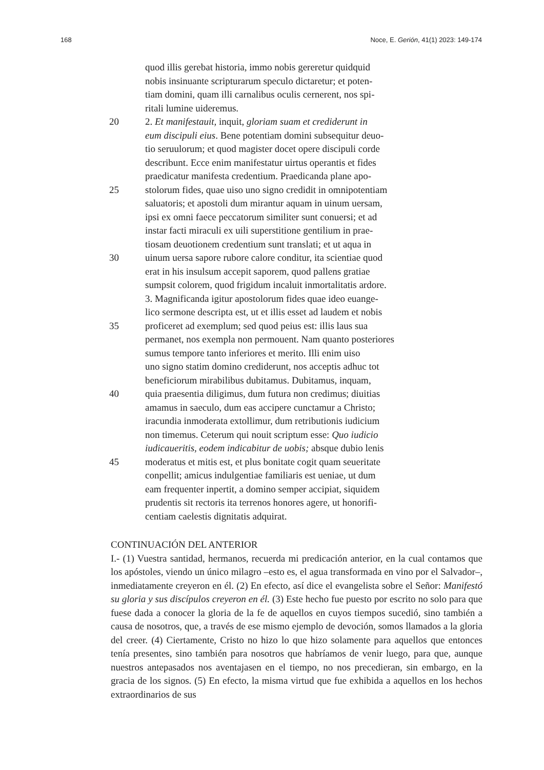168 Noce, E. Gerión, 41(1) 2023: 149-174
quod illis gerebat historia, immo nobis gereretur quidquid
nobis insinuante scripturarum speculo dictaretur; et poten-
tiam domini, quam illi carnalibus oculis cernerent, nos spi-
ritali lumine uideremus.
20 2. Et manifestauit, inquit, gloriam suam et crediderunt in
eum discipuli eius. Bene potentiam domini subsequitur deuo-
tio seruulorum; et quod magister docet opere discipuli corde
describunt. Ecce enim manifestatur uirtus operantis et fides
praedicatur manifesta credentium. Praedicanda plane apo-
25 stolorum fides, quae uiso uno signo credidit in omnipotentiam
saluatoris; et apostoli dum mirantur aquam in uinum uersam,
ipsi ex omni faece peccatorum similiter sunt conuersi; et ad
instar facti miraculi ex uili superstitione gentilium in prae-
tiosam deuotionem credentium sunt translati; et ut aqua in
30 uinum uersa sapore rubore calore conditur, ita scientiae quod
erat in his insulsum accepit saporem, quod pallens gratiae
sumpsit colorem, quod frigidum incaluit inmortalitatis ardore.
3. Magnificanda igitur apostolorum fides quae ideo euange-
lico sermone descripta est, ut et illis esset ad laudem et nobis
35 proficeret ad exemplum; sed quod peius est: illis laus sua
permanet, nos exempla non permouent. Nam quanto posteriores
sumus tempore tanto inferiores et merito. Illi enim uiso
uno signo statim domino crediderunt, nos acceptis adhuc tot
beneficiorum mirabilibus dubitamus. Dubitamus, inquam,
40 quia praesentia diligimus, dum futura non credimus; diuitias
amamus in saeculo, dum eas accipere cunctamur a Christo;
iracundia inmoderata extollimur, dum retributionis iudicium
non timemus. Ceterum qui nouit scriptum esse: Quo iudicio
iudicaueritis, eodem indicabitur de uobis; absque dubio lenis
45 moderatus et mitis est, et plus bonitate cogit quam seueritate
conpellit; amicus indulgentiae familiaris est ueniae, ut dum
eam frequenter inpertit, a domino semper accipiat, siquidem
prudentis sit rectoris ita terrenos honores agere, ut honorifi-
centiam caelestis dignitatis adquirat.
CONTINUACIÓN DEL ANTERIOR
I.- (1) Vuestra santidad, hermanos, recuerda mi predicación anterior, en la cual contamos que los apóstoles, viendo un único milagro –esto es, el agua transformada en vino por el Salvador–, inmediatamente creyeron en él. (2) En efecto, así dice el evangelista sobre el Señor: Manifestó su gloria y sus discípulos creyeron en él. (3) Este hecho fue puesto por escrito no solo para que fuese dada a conocer la gloria de la fe de aquellos en cuyos tiempos sucedió, sino también a causa de nosotros, que, a través de ese mismo ejemplo de devoción, somos llamados a la gloria del creer. (4) Ciertamente, Cristo no hizo lo que hizo solamente para aquellos que entonces tenía presentes, sino también para nosotros que habríamos de venir luego, para que, aunque nuestros antepasados nos aventajasen en el tiempo, no nos precedieran, sin embargo, en la gracia de los signos. (5) En efecto, la misma virtud que fue exhibida a aquellos en los hechos extraordinarios de sus